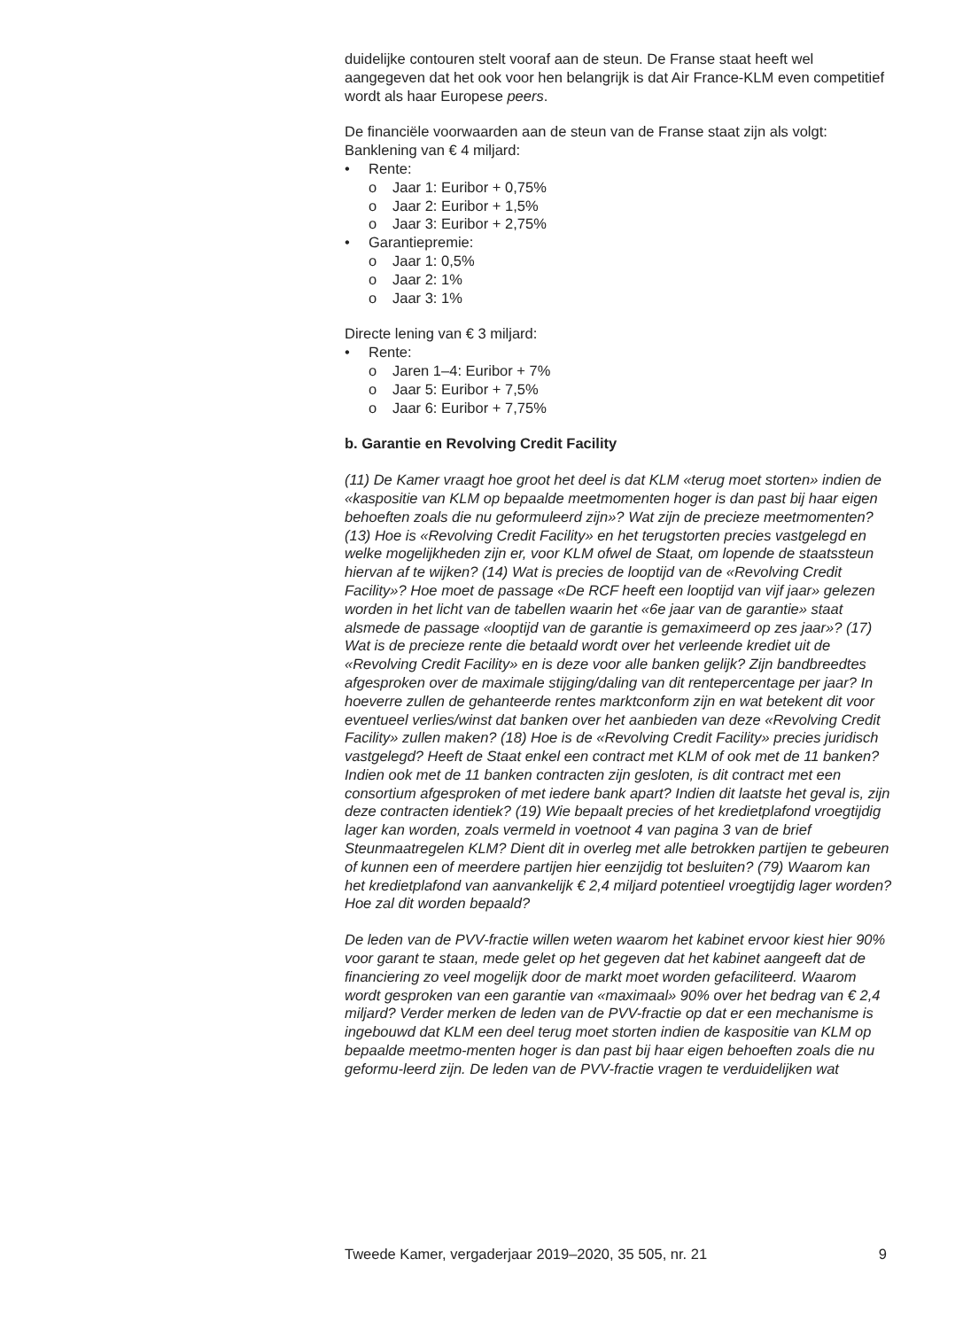duidelijke contouren stelt vooraf aan de steun. De Franse staat heeft wel aangegeven dat het ook voor hen belangrijk is dat Air France-KLM even competitief wordt als haar Europese peers.
De financiële voorwaarden aan de steun van de Franse staat zijn als volgt:
Banklening van € 4 miljard:
• Rente:
o Jaar 1: Euribor + 0,75%
o Jaar 2: Euribor + 1,5%
o Jaar 3: Euribor + 2,75%
• Garantiepremie:
o Jaar 1: 0,5%
o Jaar 2: 1%
o Jaar 3: 1%
Directe lening van € 3 miljard:
• Rente:
o Jaren 1–4: Euribor + 7%
o Jaar 5: Euribor + 7,5%
o Jaar 6: Euribor + 7,75%
b. Garantie en Revolving Credit Facility
(11) De Kamer vraagt hoe groot het deel is dat KLM «terug moet storten» indien de «kaspositie van KLM op bepaalde meetmomenten hoger is dan past bij haar eigen behoeften zoals die nu geformuleerd zijn»? Wat zijn de precieze meetmomenten? (13) Hoe is «Revolving Credit Facility» en het terugstorten precies vastgelegd en welke mogelijkheden zijn er, voor KLM ofwel de Staat, om lopende de staatssteun hiervan af te wijken? (14) Wat is precies de looptijd van de «Revolving Credit Facility»? Hoe moet de passage «De RCF heeft een looptijd van vijf jaar» gelezen worden in het licht van de tabellen waarin het «6e jaar van de garantie» staat alsmede de passage «looptijd van de garantie is gemaximeerd op zes jaar»? (17) Wat is de precieze rente die betaald wordt over het verleende krediet uit de «Revolving Credit Facility» en is deze voor alle banken gelijk? Zijn bandbreedtes afgesproken over de maximale stijging/daling van dit rentepercentage per jaar? In hoeverre zullen de gehanteerde rentes marktconform zijn en wat betekent dit voor eventueel verlies/winst dat banken over het aanbieden van deze «Revolving Credit Facility» zullen maken? (18) Hoe is de «Revolving Credit Facility» precies juridisch vastgelegd? Heeft de Staat enkel een contract met KLM of ook met de 11 banken? Indien ook met de 11 banken contracten zijn gesloten, is dit contract met een consortium afgesproken of met iedere bank apart? Indien dit laatste het geval is, zijn deze contracten identiek? (19) Wie bepaalt precies of het kredietplafond vroegtijdig lager kan worden, zoals vermeld in voetnoot 4 van pagina 3 van de brief Steunmaatregelen KLM? Dient dit in overleg met alle betrokken partijen te gebeuren of kunnen een of meerdere partijen hier eenzijdig tot besluiten? (79) Waarom kan het kredietplafond van aanvankelijk € 2,4 miljard potentieel vroegtijdig lager worden? Hoe zal dit worden bepaald?
De leden van de PVV-fractie willen weten waarom het kabinet ervoor kiest hier 90% voor garant te staan, mede gelet op het gegeven dat het kabinet aangeeft dat de financiering zo veel mogelijk door de markt moet worden gefaciliteerd. Waarom wordt gesproken van een garantie van «maximaal» 90% over het bedrag van € 2,4 miljard? Verder merken de leden van de PVV-fractie op dat er een mechanisme is ingebouwd dat KLM een deel terug moet storten indien de kaspositie van KLM op bepaalde meetmo-menten hoger is dan past bij haar eigen behoeften zoals die nu geformu-leerd zijn. De leden van de PVV-fractie vragen te verduidelijken wat
Tweede Kamer, vergaderjaar 2019–2020, 35 505, nr. 21 9